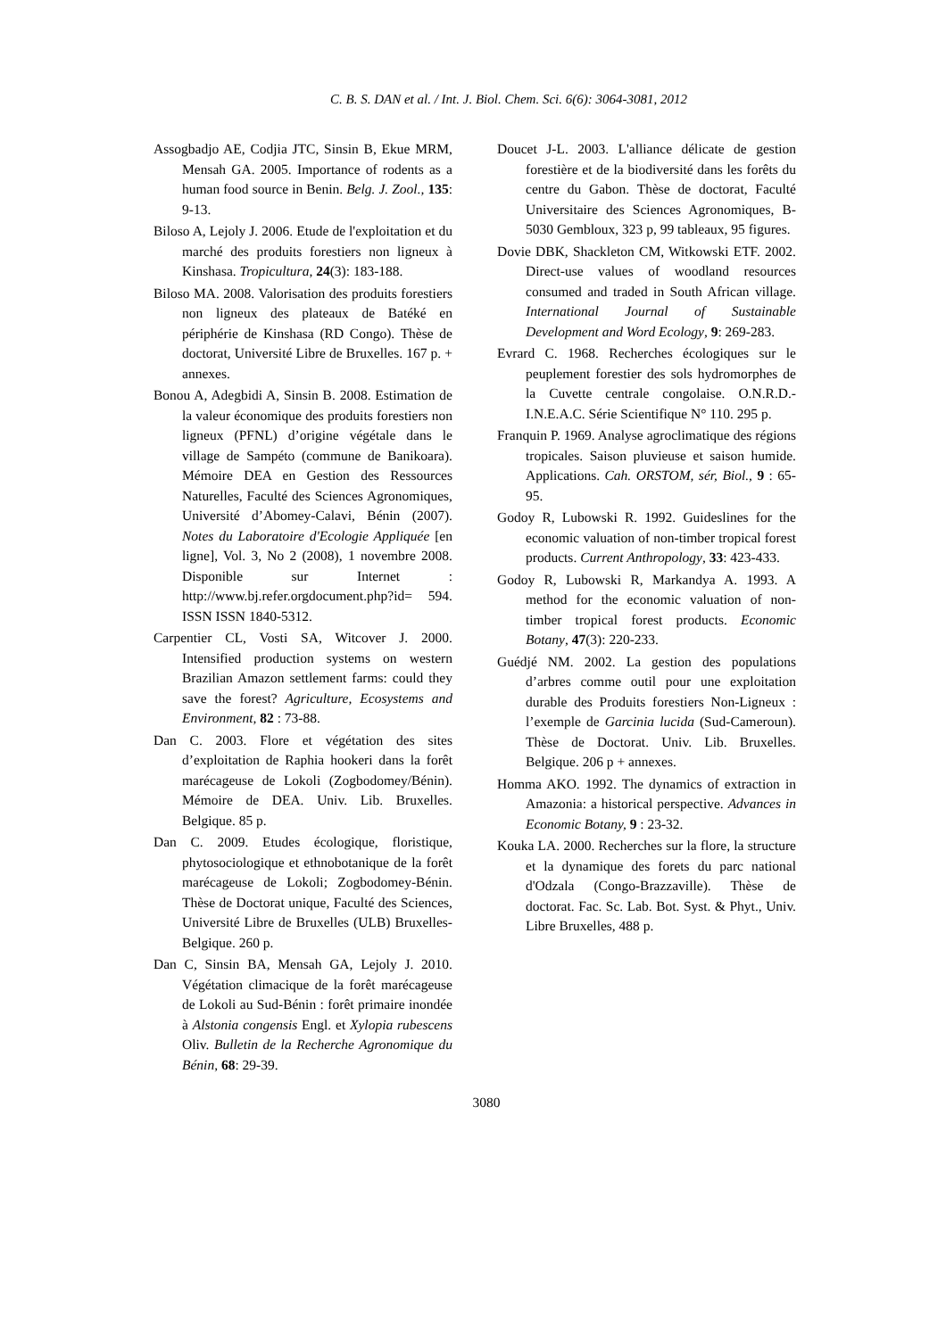C. B. S. DAN et al. / Int. J. Biol. Chem. Sci. 6(6): 3064-3081, 2012
Assogbadjo AE, Codjia JTC, Sinsin B, Ekue MRM, Mensah GA. 2005. Importance of rodents as a human food source in Benin. Belg. J. Zool., 135: 9-13.
Biloso A, Lejoly J. 2006. Etude de l'exploitation et du marché des produits forestiers non ligneux à Kinshasa. Tropicultura, 24(3): 183-188.
Biloso MA. 2008. Valorisation des produits forestiers non ligneux des plateaux de Batéké en périphérie de Kinshasa (RD Congo). Thèse de doctorat, Université Libre de Bruxelles. 167 p. + annexes.
Bonou A, Adegbidi A, Sinsin B. 2008. Estimation de la valeur économique des produits forestiers non ligneux (PFNL) d’origine végétale dans le village de Sampéto (commune de Banikoara). Mémoire DEA en Gestion des Ressources Naturelles, Faculté des Sciences Agronomiques, Université d’Abomey-Calavi, Bénin (2007). Notes du Laboratoire d'Ecologie Appliquée [en ligne], Vol. 3, No 2 (2008), 1 novembre 2008. Disponible sur Internet : http://www.bj.refer.orgdocument.php?id= 594. ISSN ISSN 1840-5312.
Carpentier CL, Vosti SA, Witcover J. 2000. Intensified production systems on western Brazilian Amazon settlement farms: could they save the forest? Agriculture, Ecosystems and Environment, 82 : 73-88.
Dan C. 2003. Flore et végétation des sites d’exploitation de Raphia hookeri dans la forêt marécageuse de Lokoli (Zogbodomey/Bénin). Mémoire de DEA. Univ. Lib. Bruxelles. Belgique. 85 p.
Dan C. 2009. Etudes écologique, floristique, phytosociologique et ethnobotanique de la forêt marécageuse de Lokoli; Zogbodomey-Bénin. Thèse de Doctorat unique, Faculté des Sciences, Université Libre de Bruxelles (ULB) Bruxelles-Belgique. 260 p.
Dan C, Sinsin BA, Mensah GA, Lejoly J. 2010. Végétation climacique de la forêt marécageuse de Lokoli au Sud-Bénin : forêt primaire inondée à Alstonia congensis Engl. et Xylopia rubescens Oliv. Bulletin de la Recherche Agronomique du Bénin, 68: 29-39.
Doucet J-L. 2003. L'alliance délicate de gestion forestière et de la biodiversité dans les forêts du centre du Gabon. Thèse de doctorat, Faculté Universitaire des Sciences Agronomiques, B-5030 Gembloux, 323 p, 99 tableaux, 95 figures.
Dovie DBK, Shackleton CM, Witkowski ETF. 2002. Direct-use values of woodland resources consumed and traded in South African village. International Journal of Sustainable Development and Word Ecology, 9: 269-283.
Evrard C. 1968. Recherches écologiques sur le peuplement forestier des sols hydromorphes de la Cuvette centrale congolaise. O.N.R.D.-I.N.E.A.C. Série Scientifique N° 110. 295 p.
Franquin P. 1969. Analyse agroclimatique des régions tropicales. Saison pluvieuse et saison humide. Applications. Cah. ORSTOM, sér, Biol., 9 : 65-95.
Godoy R, Lubowski R. 1992. Guideslines for the economic valuation of non-timber tropical forest products. Current Anthropology, 33: 423-433.
Godoy R, Lubowski R, Markandya A. 1993. A method for the economic valuation of non-timber tropical forest products. Economic Botany, 47(3): 220-233.
Guédjé NM. 2002. La gestion des populations d’arbres comme outil pour une exploitation durable des Produits forestiers Non-Ligneux : l’exemple de Garcinia lucida (Sud-Cameroun). Thèse de Doctorat. Univ. Lib. Bruxelles. Belgique. 206 p + annexes.
Homma AKO. 1992. The dynamics of extraction in Amazonia: a historical perspective. Advances in Economic Botany, 9 : 23-32.
Kouka LA. 2000. Recherches sur la flore, la structure et la dynamique des forets du parc national d'Odzala (Congo-Brazzaville). Thèse de doctorat. Fac. Sc. Lab. Bot. Syst. & Phyt., Univ. Libre Bruxelles, 488 p.
3080